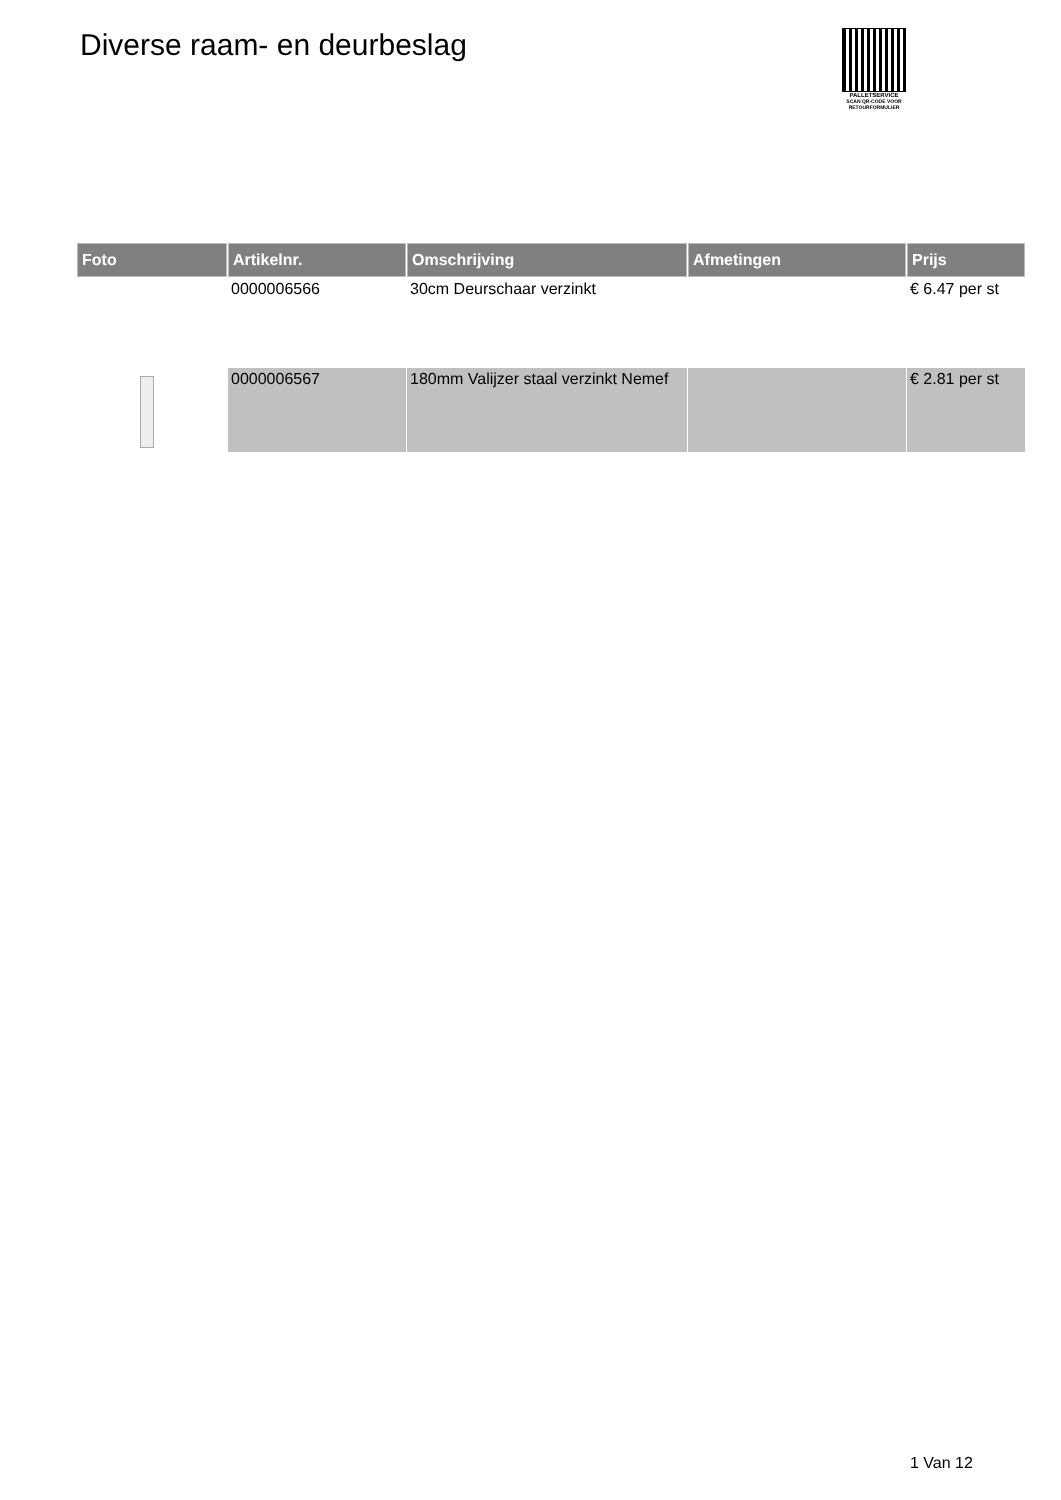Diverse raam- en deurbeslag
PALLETSERVICE
SCAN QR-CODE VOOR RETOURFORMULIER
| Foto | Artikelnr. | Omschrijving | Afmetingen | Prijs |
| --- | --- | --- | --- | --- |
| | 0000006566 | 30cm Deurschaar verzinkt | | € 6.47 per st |
| | 0000006567 | 180mm Valijzer staal verzinkt Nemef | | € 2.81 per st |
1 Van 12